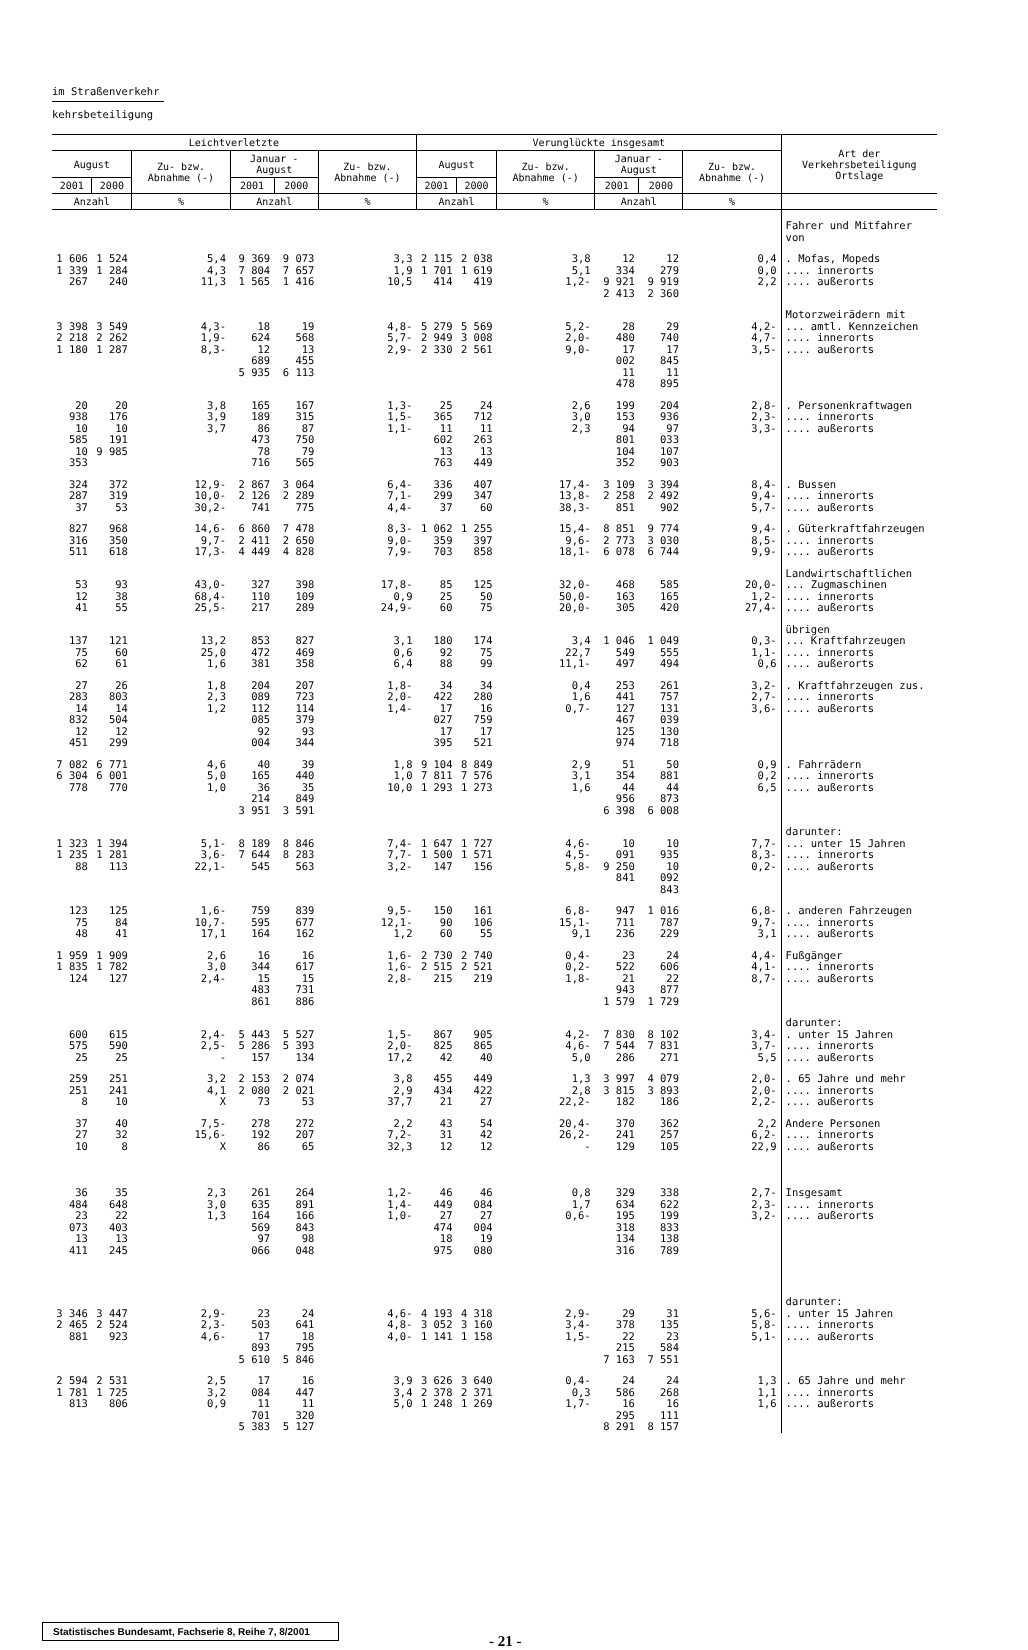im Straßenverkehr
kehrsbeteiligung
| Leichtverletzte | | | | | | Verunglückte insgesamt | | | | | | Art der Verkehrsbeteiligung Ortslage |
| --- | --- | --- | --- | --- | --- | --- | --- | --- | --- | --- | --- | --- |
| August | | Zu- bzw. Abnahme (-) | Januar - August | | Zu- bzw. Abnahme (-) | August | | Zu- bzw. Abnahme (-) | Januar - August | | Zu- bzw. Abnahme (-) | |
| 2001 | 2000 | | 2001 | 2000 | | 2001 | 2000 | | 2001 | 2000 | | |
| Anzahl | | % | Anzahl | | % | Anzahl | | % | Anzahl | | % | |
| | | | | | | | | | | | | Fahrer und Mitfahrer von |
| 1 606 1 339 267 | 1 524 1 284 240 | 5,4 4,3 11,3 | 9 369 7 804 1 565 | 9 073 7 657 1 416 | 3,3 1,9 10,5 | 2 115 1 701 414 | 2 038 1 619 419 | 3,8 5,1 1,2- | 12 334 9 921 2 413 | 12 279 9 919 2 360 | 0,4 0,0 2,2 | . Mofas, Mopeds .... innerorts .... außerorts |
| 3 398 2 218 1 180 | 3 549 2 262 1 287 | 4,3- 1,9- 8,3- | 18 624 12 689 5 935 | 19 568 13 455 6 113 | 4,8- 5,7- 2,9- | 5 279 2 949 2 330 | 5 569 3 008 2 561 | 5,2- 2,0- 9,0- | 28 480 17 002 11 478 | 29 740 17 845 11 895 | 4,2- 4,7- 3,5- | Motorzweirädern mit ... amtl. Kennzeichen .... innerorts .... außerorts |
| 20 938 10 585 10 353 | 20 176 10 191 9 985 | 3,8 3,9 3,7 | 165 189 86 473 78 716 | 167 315 87 750 79 565 | 1,3- 1,5- 1,1- | 25 365 11 602 13 763 | 24 712 11 263 13 449 | 2,6 3,0 2,3 | 199 153 94 801 104 352 | 204 936 97 033 107 903 | 2,8- 2,3- 3,3- | . Personenkraftwagen .... innerorts .... außerorts |
| 324 287 37 | 372 319 53 | 12,9- 10,0- 30,2- | 2 867 2 126 741 | 3 064 2 289 775 | 6,4- 7,1- 4,4- | 336 299 37 | 407 347 60 | 17,4- 13,8- 38,3- | 3 109 2 258 851 | 3 394 2 492 902 | 8,4- 9,4- 5,7- | . Bussen .... innerorts .... außerorts |
| 827 316 511 | 968 350 618 | 14,6- 9,7- 17,3- | 6 860 2 411 4 449 | 7 478 2 650 4 828 | 8,3- 9,0- 7,9- | 1 062 359 703 | 1 255 397 858 | 15,4- 9,6- 18,1- | 8 851 2 773 6 078 | 9 774 3 030 6 744 | 9,4- 8,5- 9,9- | . Güterkraftfahrzeugen .... innerorts .... außerorts |
| 53 12 41 | 93 38 55 | 43,0- 68,4- 25,5- | 327 110 217 | 398 109 289 | 17,8- 0,9 24,9- | 85 25 60 | 125 50 75 | 32,0- 50,0- 20,0- | 468 163 305 | 585 165 420 | 20,0- 1,2- 27,4- | Landwirtschaftlichen ... Zugmaschinen .... innerorts .... außerorts |
| 137 75 62 | 121 60 61 | 13,2 25,0 1,6 | 853 472 381 | 827 469 358 | 3,1 0,6 6,4 | 180 92 88 | 174 75 99 | 3,4 22,7 11,1- | 1 046 549 497 | 1 049 555 494 | 0,3- 1,1- 0,6 | übrigen ... Kraftfahrzeugen .... innerorts .... außerorts |
| 27 283 14 832 12 451 | 26 803 14 504 12 299 | 1,8 2,3 1,2 | 204 089 112 085 92 004 | 207 723 114 379 93 344 | 1,8- 2,0- 1,4- | 34 422 17 027 17 395 | 34 280 16 759 17 521 | 0,4 1,6 0,7- | 253 441 127 467 125 974 | 261 757 131 039 130 718 | 3,2- 2,7- 3,6- | . Kraftfahrzeugen zus. .... innerorts .... außerorts |
| 7 082 6 304 778 | 6 771 6 001 770 | 4,6 5,0 1,0 | 40 165 36 214 3 951 | 39 440 35 849 3 591 | 1,8 1,0 10,0 | 9 104 7 811 1 293 | 8 849 7 576 1 273 | 2,9 3,1 1,6 | 51 354 44 956 6 398 | 50 881 44 873 6 008 | 0,9 0,2 6,5 | . Fahrrädern .... innerorts .... außerorts |
| 1 323 1 235 88 | 1 394 1 281 113 | 5,1- 3,6- 22,1- | 8 189 7 644 545 | 8 846 8 283 563 | 7,4- 7,7- 3,2- | 1 647 1 500 147 | 1 727 1 571 156 | 4,6- 4,5- 5,8- | 10 091 9 250 841 | 10 935 10 092 843 | 7,7- 8,3- 0,2- | darunter: ... unter 15 Jahren .... innerorts .... außerorts |
| 123 75 48 | 125 84 41 | 1,6- 10,7- 17,1 | 759 595 164 | 839 677 162 | 9,5- 12,1- 1,2 | 150 90 60 | 161 106 55 | 6,8- 15,1- 9,1 | 947 711 236 | 1 016 787 229 | 6,8- 9,7- 3,1 | . anderen Fahrzeugen .... innerorts .... außerorts |
| 1 959 1 835 124 | 1 909 1 782 127 | 2,6 3,0 2,4- | 16 344 15 483 861 | 16 617 15 731 886 | 1,6- 1,6- 2,8- | 2 730 2 515 215 | 2 740 2 521 219 | 0,4- 0,2- 1,8- | 23 522 21 943 1 579 | 24 606 22 877 1 729 | 4,4- 4,1- 8,7- | Fußgänger .... innerorts .... außerorts |
| 600 575 25 | 615 590 25 | 2,4- 2,5- - | 5 443 5 286 157 | 5 527 5 393 134 | 1,5- 2,0- 17,2 | 867 825 42 | 905 865 40 | 4,2- 4,6- 5,0 | 7 830 7 544 286 | 8 102 7 831 271 | 3,4- 3,7- 5,5 | darunter: . unter 15 Jahren .... innerorts .... außerorts |
| 259 251 8 | 251 241 10 | 3,2 4,1 X | 2 153 2 080 73 | 2 074 2 021 53 | 3,8 2,9 37,7 | 455 434 21 | 449 422 27 | 1,3 2,8 22,2- | 3 997 3 815 182 | 4 079 3 893 186 | 2,0- 2,0- 2,2- | . 65 Jahre und mehr .... innerorts .... außerorts |
| 37 27 10 | 40 32 8 | 7,5- 15,6- X | 278 192 86 | 272 207 65 | 2,2 7,2- 32,3 | 43 31 12 | 54 42 12 | 20,4- 26,2- - | 370 241 129 | 362 257 105 | 2,2 6,2- 22,9 | Andere Personen .... innerorts .... außerorts |
| 36 484 23 073 13 411 | 35 648 22 403 13 245 | 2,3 3,0 1,3 | 261 635 164 569 97 066 | 264 891 166 843 98 048 | 1,2- 1,4- 1,0- | 46 449 27 474 18 975 | 46 084 27 004 19 080 | 0,8 1,7 0,6- | 329 634 195 318 134 316 | 338 622 199 833 138 789 | 2,7- 2,3- 3,2- | Insgesamt .... innerorts .... außerorts |
| 3 346 2 465 881 | 3 447 2 524 923 | 2,9- 2,3- 4,6- | 23 503 17 893 5 610 | 24 641 18 795 5 846 | 4,6- 4,8- 4,0- | 4 193 3 052 1 141 | 4 318 3 160 1 158 | 2,9- 3,4- 1,5- | 29 378 22 215 7 163 | 31 135 23 584 7 551 | 5,6- 5,8- 5,1- | darunter: . unter 15 Jahren .... innerorts .... außerorts |
| 2 594 1 781 813 | 2 531 1 725 806 | 2,5 3,2 0,9 | 17 084 11 701 5 383 | 16 447 11 320 5 127 | 3,9 3,4 5,0 | 3 626 2 378 1 248 | 3 640 2 371 1 269 | 0,4- 0,3 1,7- | 24 586 16 295 8 291 | 24 268 16 111 8 157 | 1,3 1,1 1,6 | . 65 Jahre und mehr .... innerorts .... außerorts |
Statistisches Bundesamt, Fachserie 8, Reihe 7, 8/2001
- 21 -